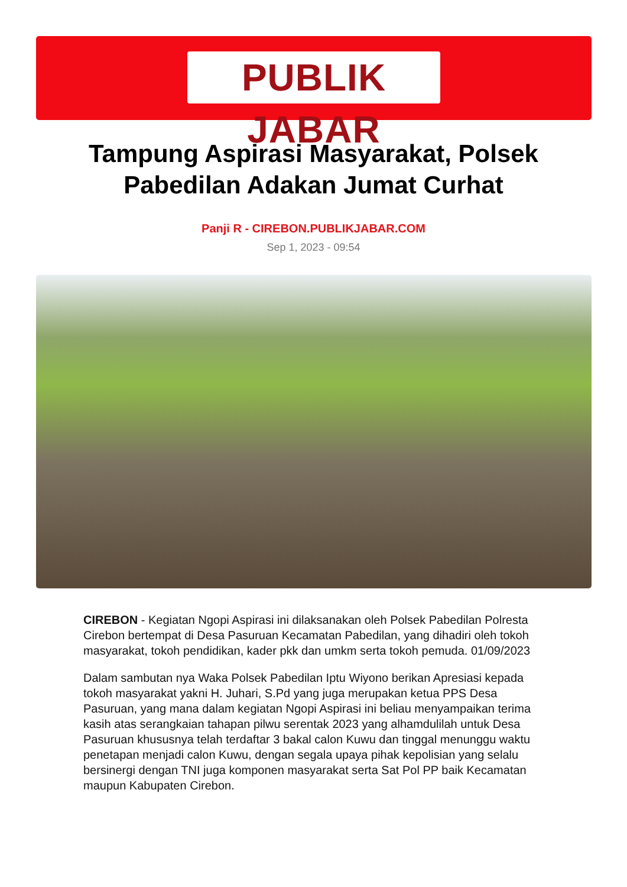PUBLIK JABAR
Tampung Aspirasi Masyarakat, Polsek Pabedilan Adakan Jumat Curhat
Panji R - CIREBON.PUBLIKJABAR.COM
Sep 1, 2023 - 09:54
CIREBON - Kegiatan Ngopi Aspirasi ini dilaksanakan oleh Polsek Pabedilan Polresta Cirebon bertempat di Desa Pasuruan Kecamatan Pabedilan, yang dihadiri oleh tokoh masyarakat, tokoh pendidikan, kader pkk dan umkm serta tokoh pemuda. 01/09/2023
Dalam sambutan nya Waka Polsek Pabedilan Iptu Wiyono berikan Apresiasi kepada tokoh masyarakat yakni H. Juhari, S.Pd yang juga merupakan ketua PPS Desa Pasuruan, yang mana dalam kegiatan Ngopi Aspirasi ini beliau menyampaikan terima kasih atas serangkaian tahapan pilwu serentak 2023 yang alhamdulilah untuk Desa Pasuruan khususnya telah terdaftar 3 bakal calon Kuwu dan tinggal menunggu waktu penetapan menjadi calon Kuwu, dengan segala upaya pihak kepolisian yang selalu bersinergi dengan TNI juga komponen masyarakat serta Sat Pol PP baik Kecamatan maupun Kabupaten Cirebon.